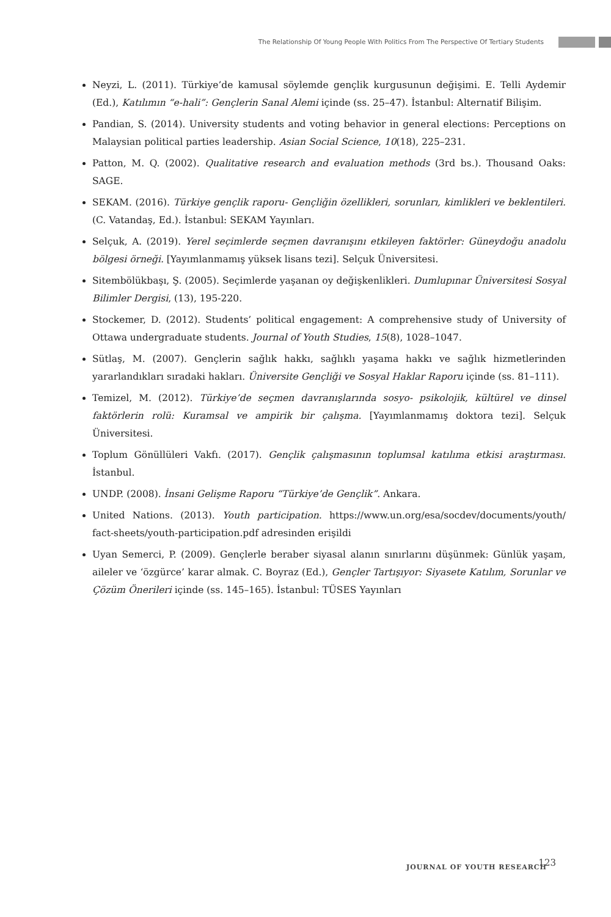The Relationship Of Young People With Politics From The Perspective Of Tertiary Students
Neyzi, L. (2011). Türkiye’de kamusal söylemde gençlik kurgusunun değişimi. E. Telli Aydemir (Ed.), Katılımın “e-hali”: Gençlerin Sanal Alemi içinde (ss. 25–47). İstanbul: Alternatif Bilişim.
Pandian, S. (2014). University students and voting behavior in general elections: Perceptions on Malaysian political parties leadership. Asian Social Science, 10(18), 225–231.
Patton, M. Q. (2002). Qualitative research and evaluation methods (3rd bs.). Thousand Oaks: SAGE.
SEKAM. (2016). Türkiye gençlik raporu- Gençliğin özellikleri, sorunları, kimlikleri ve beklentileri. (C. Vatandaş, Ed.). İstanbul: SEKAM Yayınları.
Selçuk, A. (2019). Yerel seçimlerde seçmen davranışını etkileyen faktörler: Güneydoğu anadolu bölgesi örneği. [Yayımlanmamış yüksek lisans tezi]. Selçuk Üniversitesi.
Sitembölükbaşı, Ş. (2005). Seçimlerde yaşanan oy değişkenlikleri. Dumlupınar Üniversitesi Sosyal Bilimler Dergisi, (13), 195-220.
Stockemer, D. (2012). Students’ political engagement: A comprehensive study of University of Ottawa undergraduate students. Journal of Youth Studies, 15(8), 1028–1047.
Sütlaş, M. (2007). Gençlerin sağlık hakkı, sağlıklı yaşama hakkı ve sağlık hizmetlerinden yararlandıkları sıradaki hakları. Üniversite Gençliği ve Sosyal Haklar Raporu içinde (ss. 81–111).
Temizel, M. (2012). Türkiye’de seçmen davranışlarında sosyo- psikolojik, kültürel ve dinsel faktörlerin rolü: Kuramsal ve ampirik bir çalışma. [Yayımlanmamış doktora tezi]. Selçuk Üniversitesi.
Toplum Gönüllüleri Vakfı. (2017). Gençlik çalışmasının toplumsal katılıma etkisi araştırması. İstanbul.
UNDP. (2008). İnsani Gelişme Raporu “Türkiye’de Gençlik”. Ankara.
United Nations. (2013). Youth participation. https://www.un.org/esa/socdev/documents/youth/ fact-sheets/youth-participation.pdf adresinden erişildi
Uyan Semerci, P. (2009). Gençlerle beraber siyasal alanın sınırlarını düşünmek: Günlük yaşam, aileler ve ‘özgürce’ karar almak. C. Boyraz (Ed.), Gençler Tartışıyor: Siyasete Katılım, Sorunlar ve Çözüm Önerileri içinde (ss. 145–165). İstanbul: TÜSES Yayınları
JOURNAL OF YOUTH RESEARCH 123